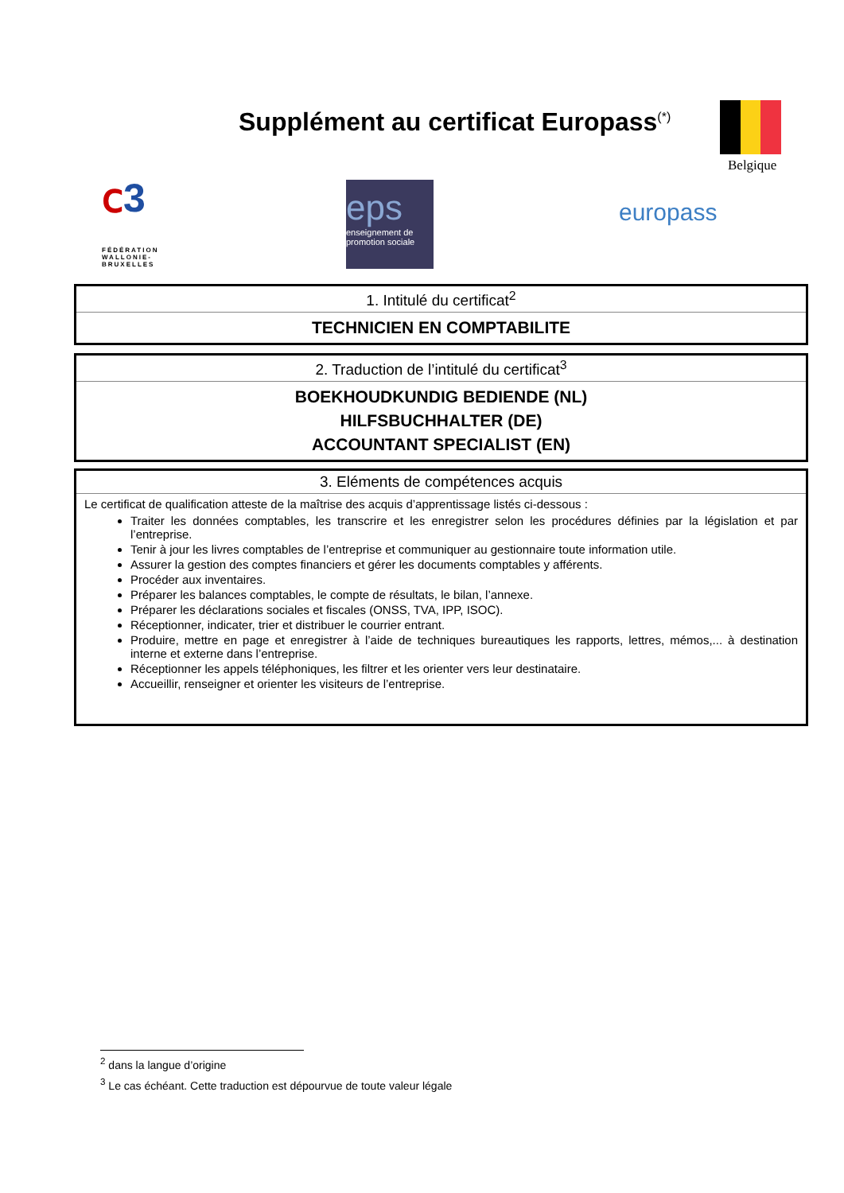Supplément au certificat Europass<sup>(*)</sup>
Belgique
ⅽ3
FÉDÉRATION
WALLONIE-BRUXELLES
eps
enseignement de
promotion sociale
europass
| 1. Intitulé du certificat<sup>2</sup> |
| --- |
| TECHNICIEN EN COMPTABILITE |
| 2. Traduction de l’intitulé du certificat<sup>3</sup> |
| --- |
| BOEKHOUDKUNDIG BEDIENDE (NL) HILFSBUCHHALTER (DE) ACCOUNTANT SPECIALIST (EN) |
| 3. Eléments de compétences acquis |
| --- |
| Le certificat de qualification atteste de la maîtrise des acquis d’apprentissage listés ci-dessous : Traiter les données comptables, les transcrire et les enregistrer selon les procédures définies par la législation et par l’entreprise. Tenir à jour les livres comptables de l’entreprise et communiquer au gestionnaire toute information utile. Assurer la gestion des comptes financiers et gérer les documents comptables y afférents. Procéder aux inventaires. Préparer les balances comptables, le compte de résultats, le bilan, l’annexe. Préparer les déclarations sociales et fiscales (ONSS, TVA, IPP, ISOC). Réceptionner, indicater, trier et distribuer le courrier entrant. Produire, mettre en page et enregistrer à l’aide de techniques bureautiques les rapports, lettres, mémos,... à destination interne et externe dans l’entreprise. Réceptionner les appels téléphoniques, les filtrer et les orienter vers leur destinataire. Accueillir, renseigner et orienter les visiteurs de l’entreprise. |
<sup>2</sup> dans la langue d’origine
<sup>3</sup> Le cas échéant. Cette traduction est dépourvue de toute valeur légale